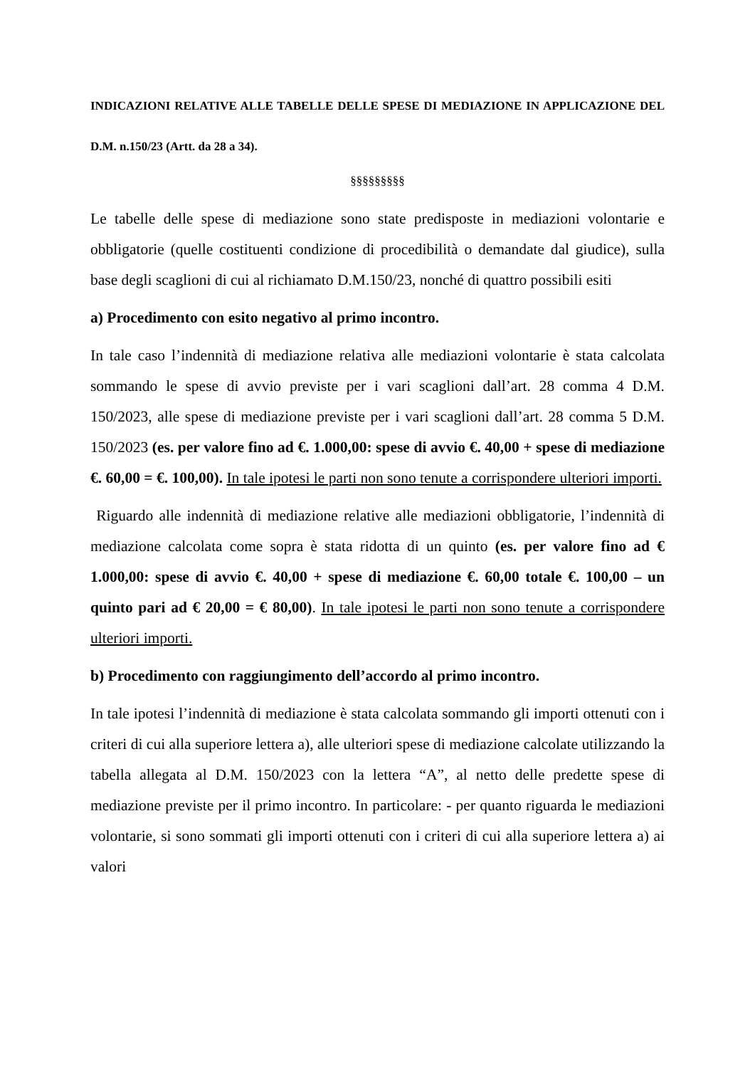INDICAZIONI RELATIVE ALLE TABELLE DELLE SPESE DI MEDIAZIONE IN APPLICAZIONE DEL D.M. n.150/23 (Artt. da 28 a 34).
§§§§§§§§§
Le tabelle delle spese di mediazione sono state predisposte in mediazioni volontarie e obbligatorie (quelle costituenti condizione di procedibilità o demandate dal giudice), sulla base degli scaglioni di cui al richiamato D.M.150/23, nonché di quattro possibili esiti
a) Procedimento con esito negativo al primo incontro.
In tale caso l’indennità di mediazione relativa alle mediazioni volontarie è stata calcolata sommando le spese di avvio previste per i vari scaglioni dall’art. 28 comma 4 D.M. 150/2023, alle spese di mediazione previste per i vari scaglioni dall’art. 28 comma 5 D.M. 150/2023 (es. per valore fino ad €. 1.000,00: spese di avvio €. 40,00 + spese di mediazione €. 60,00 = €. 100,00). In tale ipotesi le parti non sono tenute a corrispondere ulteriori importi.
Riguardo alle indennità di mediazione relative alle mediazioni obbligatorie, l’indennità di mediazione calcolata come sopra è stata ridotta di un quinto (es. per valore fino ad € 1.000,00: spese di avvio €. 40,00 + spese di mediazione €. 60,00 totale €. 100,00 – un quinto pari ad € 20,00 = € 80,00). In tale ipotesi le parti non sono tenute a corrispondere ulteriori importi.
b) Procedimento con raggiungimento dell’accordo al primo incontro.
In tale ipotesi l’indennità di mediazione è stata calcolata sommando gli importi ottenuti con i criteri di cui alla superiore lettera a), alle ulteriori spese di mediazione calcolate utilizzando la tabella allegata al D.M. 150/2023 con la lettera “A”, al netto delle predette spese di mediazione previste per il primo incontro. In particolare: - per quanto riguarda le mediazioni volontarie, si sono sommati gli importi ottenuti con i criteri di cui alla superiore lettera a) ai valori